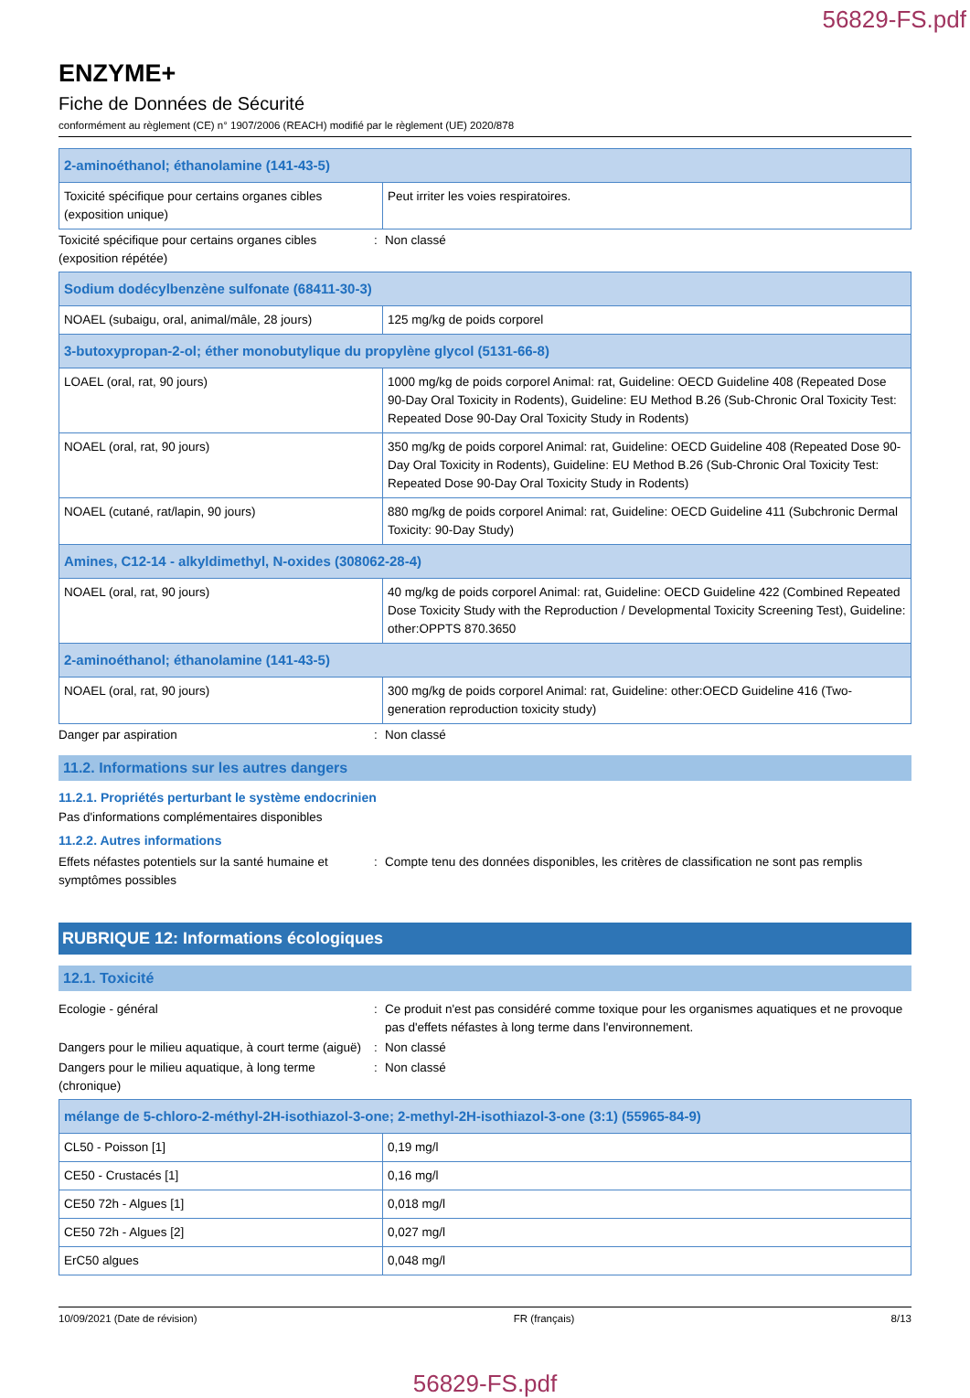56829-FS.pdf
ENZYME+
Fiche de Données de Sécurité
conformément au règlement (CE) n° 1907/2006 (REACH) modifié par le règlement (UE) 2020/878
| 2-aminoéthanol; éthanolamine (141-43-5) | |
| Toxicité spécifique pour certains organes cibles (exposition unique) | Peut irriter les voies respiratoires. |
Toxicité spécifique pour certains organes cibles (exposition répétée)
: Non classé
| Sodium dodécylbenzène sulfonate (68411-30-3) | |
| NOAEL (subaigu, oral, animal/mâle, 28 jours) | 125 mg/kg de poids corporel |
| 3-butoxypropan-2-ol; éther monobutylique du propylène glycol (5131-66-8) | |
| LOAEL (oral, rat, 90 jours) | 1000 mg/kg de poids corporel Animal: rat, Guideline: OECD Guideline 408 (Repeated Dose 90-Day Oral Toxicity in Rodents), Guideline: EU Method B.26 (Sub-Chronic Oral Toxicity Test: Repeated Dose 90-Day Oral Toxicity Study in Rodents) |
| NOAEL (oral, rat, 90 jours) | 350 mg/kg de poids corporel Animal: rat, Guideline: OECD Guideline 408 (Repeated Dose 90-Day Oral Toxicity in Rodents), Guideline: EU Method B.26 (Sub-Chronic Oral Toxicity Test: Repeated Dose 90-Day Oral Toxicity Study in Rodents) |
| NOAEL (cutané, rat/lapin, 90 jours) | 880 mg/kg de poids corporel Animal: rat, Guideline: OECD Guideline 411 (Subchronic Dermal Toxicity: 90-Day Study) |
| Amines, C12-14 - alkyldimethyl, N-oxides (308062-28-4) | |
| NOAEL (oral, rat, 90 jours) | 40 mg/kg de poids corporel Animal: rat, Guideline: OECD Guideline 422 (Combined Repeated Dose Toxicity Study with the Reproduction / Developmental Toxicity Screening Test), Guideline: other:OPPTS 870.3650 |
| 2-aminoéthanol; éthanolamine (141-43-5) | |
| NOAEL (oral, rat, 90 jours) | 300 mg/kg de poids corporel Animal: rat, Guideline: other:OECD Guideline 416 (Two-generation reproduction toxicity study) |
Danger par aspiration : Non classé
11.2. Informations sur les autres dangers
11.2.1. Propriétés perturbant le système endocrinien
Pas d'informations complémentaires disponibles
11.2.2. Autres informations
Effets néfastes potentiels sur la santé humaine et symptômes possibles
: Compte tenu des données disponibles, les critères de classification ne sont pas remplis
RUBRIQUE 12: Informations écologiques
12.1. Toxicité
Ecologie - général : Ce produit n'est pas considéré comme toxique pour les organismes aquatiques et ne provoque pas d'effets néfastes à long terme dans l'environnement.
Dangers pour le milieu aquatique, à court terme (aiguë)
: Non classé
Dangers pour le milieu aquatique, à long terme (chronique)
: Non classé
| mélange de 5-chloro-2-méthyl-2H-isothiazol-3-one; 2-methyl-2H-isothiazol-3-one (3:1) (55965-84-9) | |
| CL50 - Poisson [1] | 0,19 mg/l |
| CE50 - Crustacés [1] | 0,16 mg/l |
| CE50 72h - Algues [1] | 0,018 mg/l |
| CE50 72h - Algues [2] | 0,027 mg/l |
| ErC50 algues | 0,048 mg/l |
10/09/2021 (Date de révision) FR (français) 8/13
56829-FS.pdf